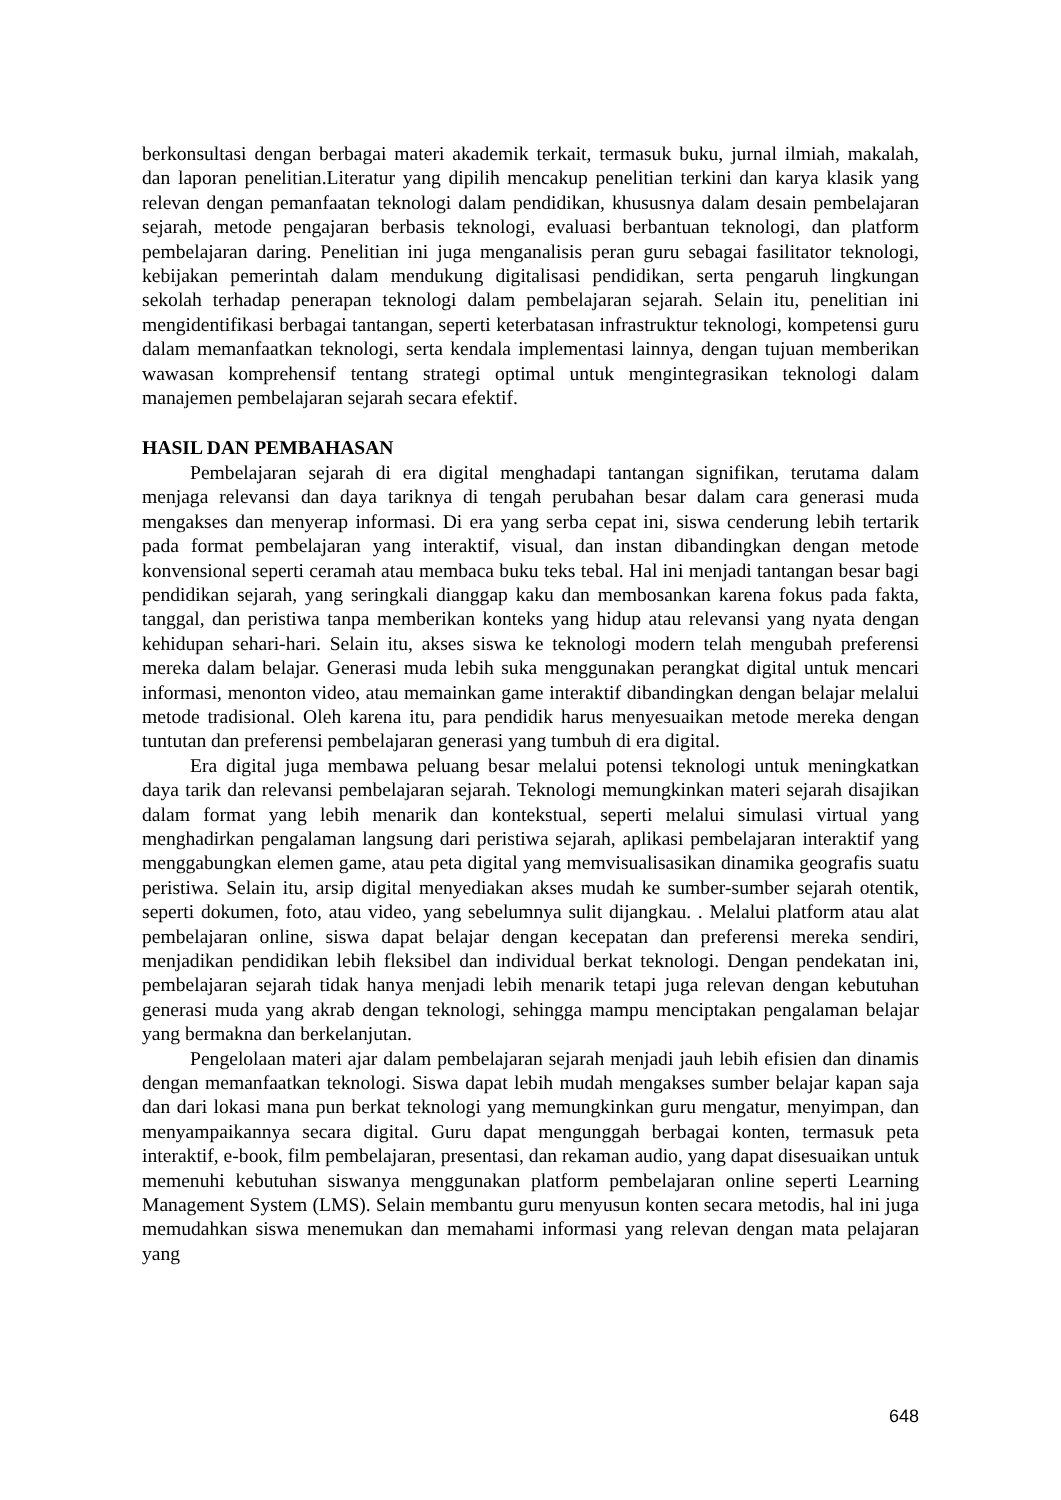berkonsultasi dengan berbagai materi akademik terkait, termasuk buku, jurnal ilmiah, makalah, dan laporan penelitian.Literatur yang dipilih mencakup penelitian terkini dan karya klasik yang relevan dengan pemanfaatan teknologi dalam pendidikan, khususnya dalam desain pembelajaran sejarah, metode pengajaran berbasis teknologi, evaluasi berbantuan teknologi, dan platform pembelajaran daring. Penelitian ini juga menganalisis peran guru sebagai fasilitator teknologi, kebijakan pemerintah dalam mendukung digitalisasi pendidikan, serta pengaruh lingkungan sekolah terhadap penerapan teknologi dalam pembelajaran sejarah. Selain itu, penelitian ini mengidentifikasi berbagai tantangan, seperti keterbatasan infrastruktur teknologi, kompetensi guru dalam memanfaatkan teknologi, serta kendala implementasi lainnya, dengan tujuan memberikan wawasan komprehensif tentang strategi optimal untuk mengintegrasikan teknologi dalam manajemen pembelajaran sejarah secara efektif.
HASIL DAN PEMBAHASAN
Pembelajaran sejarah di era digital menghadapi tantangan signifikan, terutama dalam menjaga relevansi dan daya tariknya di tengah perubahan besar dalam cara generasi muda mengakses dan menyerap informasi. Di era yang serba cepat ini, siswa cenderung lebih tertarik pada format pembelajaran yang interaktif, visual, dan instan dibandingkan dengan metode konvensional seperti ceramah atau membaca buku teks tebal. Hal ini menjadi tantangan besar bagi pendidikan sejarah, yang seringkali dianggap kaku dan membosankan karena fokus pada fakta, tanggal, dan peristiwa tanpa memberikan konteks yang hidup atau relevansi yang nyata dengan kehidupan sehari-hari. Selain itu, akses siswa ke teknologi modern telah mengubah preferensi mereka dalam belajar. Generasi muda lebih suka menggunakan perangkat digital untuk mencari informasi, menonton video, atau memainkan game interaktif dibandingkan dengan belajar melalui metode tradisional. Oleh karena itu, para pendidik harus menyesuaikan metode mereka dengan tuntutan dan preferensi pembelajaran generasi yang tumbuh di era digital.
Era digital juga membawa peluang besar melalui potensi teknologi untuk meningkatkan daya tarik dan relevansi pembelajaran sejarah. Teknologi memungkinkan materi sejarah disajikan dalam format yang lebih menarik dan kontekstual, seperti melalui simulasi virtual yang menghadirkan pengalaman langsung dari peristiwa sejarah, aplikasi pembelajaran interaktif yang menggabungkan elemen game, atau peta digital yang memvisualisasikan dinamika geografis suatu peristiwa. Selain itu, arsip digital menyediakan akses mudah ke sumber-sumber sejarah otentik, seperti dokumen, foto, atau video, yang sebelumnya sulit dijangkau. . Melalui platform atau alat pembelajaran online, siswa dapat belajar dengan kecepatan dan preferensi mereka sendiri, menjadikan pendidikan lebih fleksibel dan individual berkat teknologi. Dengan pendekatan ini, pembelajaran sejarah tidak hanya menjadi lebih menarik tetapi juga relevan dengan kebutuhan generasi muda yang akrab dengan teknologi, sehingga mampu menciptakan pengalaman belajar yang bermakna dan berkelanjutan.
Pengelolaan materi ajar dalam pembelajaran sejarah menjadi jauh lebih efisien dan dinamis dengan memanfaatkan teknologi. Siswa dapat lebih mudah mengakses sumber belajar kapan saja dan dari lokasi mana pun berkat teknologi yang memungkinkan guru mengatur, menyimpan, dan menyampaikannya secara digital. Guru dapat mengunggah berbagai konten, termasuk peta interaktif, e-book, film pembelajaran, presentasi, dan rekaman audio, yang dapat disesuaikan untuk memenuhi kebutuhan siswanya menggunakan platform pembelajaran online seperti Learning Management System (LMS). Selain membantu guru menyusun konten secara metodis, hal ini juga memudahkan siswa menemukan dan memahami informasi yang relevan dengan mata pelajaran yang
648